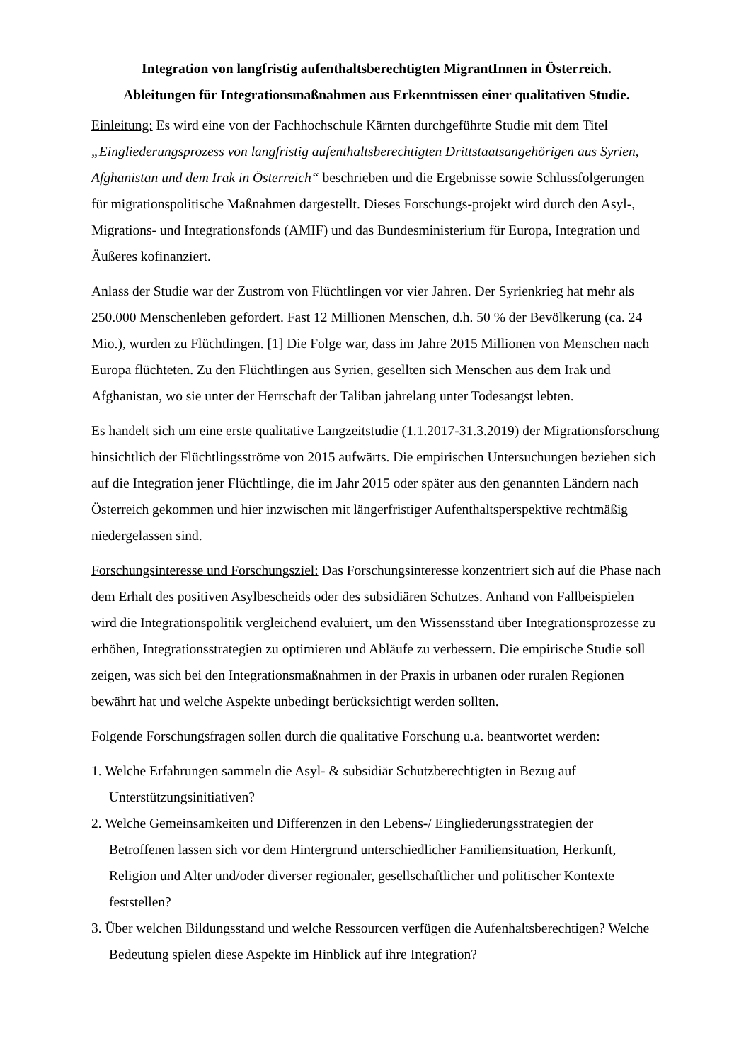Integration von langfristig aufenthaltsberechtigten MigrantInnen in Österreich.
Ableitungen für Integrationsmaßnahmen aus Erkenntnissen einer qualitativen Studie.
Einleitung: Es wird eine von der Fachhochschule Kärnten durchgeführte Studie mit dem Titel „Eingliederungsprozess von langfristig aufenthaltsberechtigten Drittstaatsangehörigen aus Syrien, Afghanistan und dem Irak in Österreich“ beschrieben und die Ergebnisse sowie Schlussfolgerungen für migrationspolitische Maßnahmen dargestellt. Dieses Forschungs-projekt wird durch den Asyl-, Migrations- und Integrationsfonds (AMIF) und das Bundesministerium für Europa, Integration und Äußeres kofinanziert.
Anlass der Studie war der Zustrom von Flüchtlingen vor vier Jahren. Der Syrienkrieg hat mehr als 250.000 Menschenleben gefordert. Fast 12 Millionen Menschen, d.h. 50 % der Bevölkerung (ca. 24 Mio.), wurden zu Flüchtlingen. [1] Die Folge war, dass im Jahre 2015 Millionen von Menschen nach Europa flüchteten. Zu den Flüchtlingen aus Syrien, gesellten sich Menschen aus dem Irak und Afghanistan, wo sie unter der Herrschaft der Taliban jahrelang unter Todesangst lebten.
Es handelt sich um eine erste qualitative Langzeitstudie (1.1.2017-31.3.2019) der Migrationsforschung hinsichtlich der Flüchtlingsströme von 2015 aufwärts. Die empirischen Untersuchungen beziehen sich auf die Integration jener Flüchtlinge, die im Jahr 2015 oder später aus den genannten Ländern nach Österreich gekommen und hier inzwischen mit längerfristiger Aufenthaltsperspektive rechtmäßig niedergelassen sind.
Forschungsinteresse und Forschungsziel: Das Forschungsinteresse konzentriert sich auf die Phase nach dem Erhalt des positiven Asylbescheids oder des subsidiären Schutzes. Anhand von Fallbeispielen wird die Integrationspolitik vergleichend evaluiert, um den Wissensstand über Integrationsprozesse zu erhöhen, Integrationsstrategien zu optimieren und Abläufe zu verbessern. Die empirische Studie soll zeigen, was sich bei den Integrationsmaßnahmen in der Praxis in urbanen oder ruralen Regionen bewährt hat und welche Aspekte unbedingt berücksichtigt werden sollten.
Folgende Forschungsfragen sollen durch die qualitative Forschung u.a. beantwortet werden:
1. Welche Erfahrungen sammeln die Asyl- & subsidiär Schutzberechtigten in Bezug auf Unterstützungsinitiativen?
2. Welche Gemeinsamkeiten und Differenzen in den Lebens-/ Eingliederungsstrategien der Betroffenen lassen sich vor dem Hintergrund unterschiedlicher Familiensituation, Herkunft, Religion und Alter und/oder diverser regionaler, gesellschaftlicher und politischer Kontexte feststellen?
3. Über welchen Bildungsstand und welche Ressourcen verfügen die Aufenhaltsberechtigen? Welche Bedeutung spielen diese Aspekte im Hinblick auf ihre Integration?